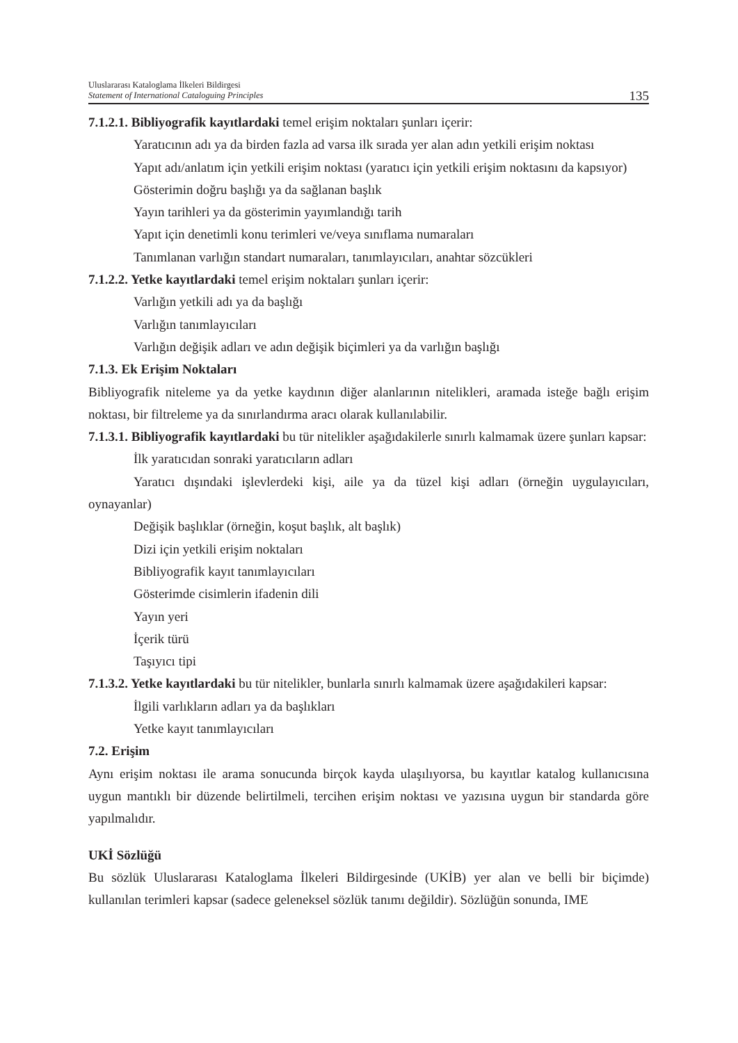Uluslararası Kataloglama İlkeleri Bildirgesi
Statement of International Cataloguing Principles
135
7.1.2.1. Bibliyografik kayıtlardaki temel erişim noktaları şunları içerir:
Yaratıcının adı ya da birden fazla ad varsa ilk sırada yer alan adın yetkili erişim noktası
Yapıt adı/anlatım için yetkili erişim noktası (yaratıcı için yetkili erişim noktasını da kapsıyor)
Gösterimin doğru başlığı ya da sağlanan başlık
Yayın tarihleri ya da gösterimin yayımlandığı tarih
Yapıt için denetimli konu terimleri ve/veya sınıflama numaraları
Tanımlanan varlığın standart numaraları, tanımlayıcıları, anahtar sözcükleri
7.1.2.2. Yetke kayıtlardaki temel erişim noktaları şunları içerir:
Varlığın yetkili adı ya da başlığı
Varlığın tanımlayıcıları
Varlığın değişik adları ve adın değişik biçimleri ya da varlığın başlığı
7.1.3. Ek Erişim Noktaları
Bibliyografik niteleme ya da yetke kaydının diğer alanlarının nitelikleri, aramada isteğe bağlı erişim noktası, bir filtreleme ya da sınırlandırma aracı olarak kullanılabilir.
7.1.3.1. Bibliyografik kayıtlardaki bu tür nitelikler aşağıdakilerle sınırlı kalmamak üzere şunları kapsar:
İlk yaratıcıdan sonraki yaratıcıların adları
Yaratıcı dışındaki işlevlerdeki kişi, aile ya da tüzel kişi adları (örneğin uygulayıcıları, oynayanlar)
Değişik başlıklar (örneğin, koşut başlık, alt başlık)
Dizi için yetkili erişim noktaları
Bibliyografik kayıt tanımlayıcıları
Gösterimde cisimlerin ifadenin dili
Yayın yeri
İçerik türü
Taşıyıcı tipi
7.1.3.2. Yetke kayıtlardaki bu tür nitelikler, bunlarla sınırlı kalmamak üzere aşağıdakileri kapsar:
İlgili varlıkların adları ya da başlıkları
Yetke kayıt tanımlayıcıları
7.2. Erişim
Aynı erişim noktası ile arama sonucunda birçok kayda ulaşılıyorsa, bu kayıtlar katalog kullanıcısına uygun mantıklı bir düzende belirtilmeli, tercihen erişim noktası ve yazısına uygun bir standarda göre yapılmalıdır.
UKİ Sözlüğü
Bu sözlük Uluslararası Kataloglama İlkeleri Bildirgesinde (UKİB) yer alan ve belli bir biçimde) kullanılan terimleri kapsar (sadece geleneksel sözlük tanımı değildir). Sözlüğün sonunda, IME